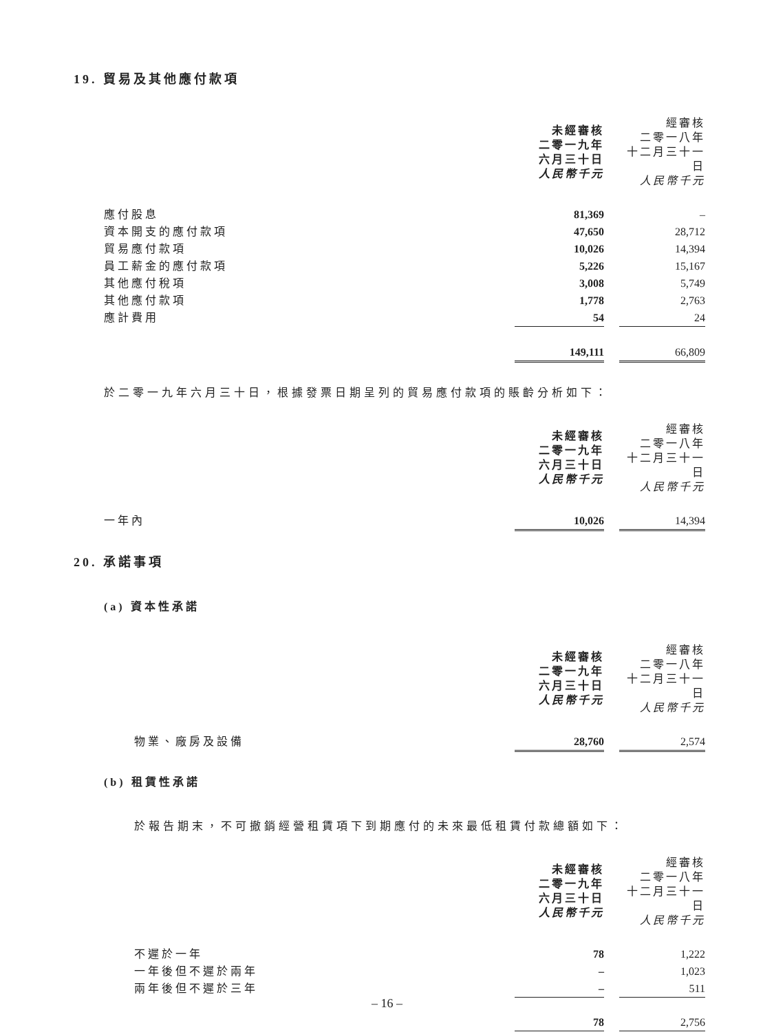19. 貿易及其他應付款項
| | 未經審核 二零一九年 六月三十日 人民幣千元 | | 經審核 二零一八年 十二月三十一日 人民幣千元 |
| 應付股息 | 81,369 | | – |
| 資本開支的應付款項 | 47,650 | | 28,712 |
| 貿易應付款項 | 10,026 | | 14,394 |
| 員工薪金的應付款項 | 5,226 | | 15,167 |
| 其他應付稅項 | 3,008 | | 5,749 |
| 其他應付款項 | 1,778 | | 2,763 |
| 應計費用 | 54 | | 24 |
| | 149,111 | | 66,809 |
於二零一九年六月三十日，根據發票日期呈列的貿易應付款項的賬齡分析如下：
| | 未經審核 二零一九年 六月三十日 人民幣千元 | | 經審核 二零一八年 十二月三十一日 人民幣千元 |
| 一年內 | 10,026 | | 14,394 |
20. 承諾事項
(a) 資本性承諾
| | 未經審核 二零一九年 六月三十日 人民幣千元 | | 經審核 二零一八年 十二月三十一日 人民幣千元 |
| 物業、廠房及設備 | 28,760 | | 2,574 |
(b) 租賃性承諾
於報告期末，不可撤銷經營租賃項下到期應付的未來最低租賃付款總額如下：
| | 未經審核 二零一九年 六月三十日 人民幣千元 | | 經審核 二零一八年 十二月三十一日 人民幣千元 |
| 不遲於一年 | 78 | | 1,222 |
| 一年後但不遲於兩年 | – | | 1,023 |
| 兩年後但不遲於三年 | – | | 511 |
| | 78 | | 2,756 |
– 16 –